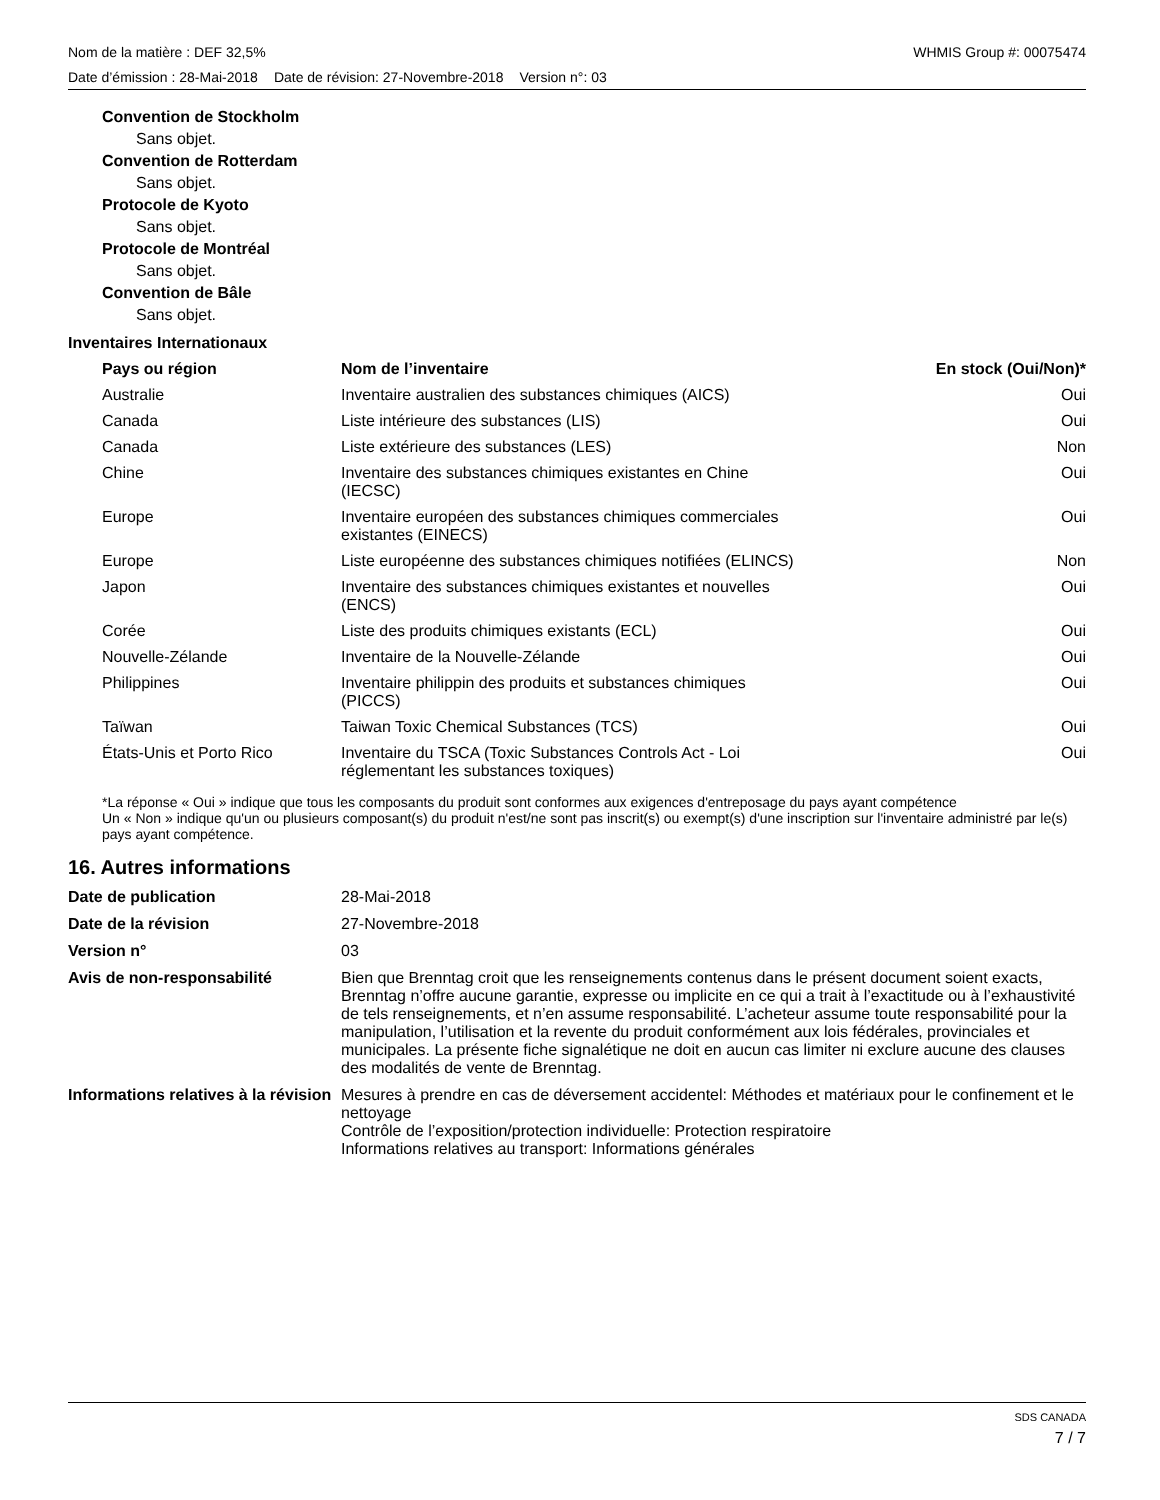Nom de la matière : DEF 32,5% WHMIS Group #: 00075474
Date d’émission : 28-Mai-2018 Date de révision: 27-Novembre-2018 Version n°: 03
Convention de Stockholm
Sans objet.
Convention de Rotterdam
Sans objet.
Protocole de Kyoto
Sans objet.
Protocole de Montréal
Sans objet.
Convention de Bâle
Sans objet.
Inventaires Internationaux
| Pays ou région | Nom de l’inventaire | En stock (Oui/Non)* |
| --- | --- | --- |
| Australie | Inventaire australien des substances chimiques (AICS) | Oui |
| Canada | Liste intérieure des substances (LIS) | Oui |
| Canada | Liste extérieure des substances (LES) | Non |
| Chine | Inventaire des substances chimiques existantes en Chine (IECSC) | Oui |
| Europe | Inventaire européen des substances chimiques commerciales existantes (EINECS) | Oui |
| Europe | Liste européenne des substances chimiques notifiées (ELINCS) | Non |
| Japon | Inventaire des substances chimiques existantes et nouvelles (ENCS) | Oui |
| Corée | Liste des produits chimiques existants (ECL) | Oui |
| Nouvelle-Zélande | Inventaire de la Nouvelle-Zélande | Oui |
| Philippines | Inventaire philippin des produits et substances chimiques (PICCS) | Oui |
| Taïwan | Taiwan Toxic Chemical Substances (TCS) | Oui |
| États-Unis et Porto Rico | Inventaire du TSCA (Toxic Substances Controls Act - Loi réglementant les substances toxiques) | Oui |
*La réponse « Oui » indique que tous les composants du produit sont conformes aux exigences d'entreposage du pays ayant compétence
Un « Non » indique qu'un ou plusieurs composant(s) du produit n'est/ne sont pas inscrit(s) ou exempt(s) d'une inscription sur l'inventaire administré par le(s) pays ayant compétence.
16. Autres informations
| Date de publication | 28-Mai-2018 |
| Date de la révision | 27-Novembre-2018 |
| Version n° | 03 |
| Avis de non-responsabilité | Bien que Brenntag croit que les renseignements contenus dans le présent document soient exacts, Brenntag n’offre aucune garantie, expresse ou implicite en ce qui a trait à l’exactitude ou à l’exhaustivité de tels renseignements, et n’en assume responsabilité. L’acheteur assume toute responsabilité pour la manipulation, l’utilisation et la revente du produit conformément aux lois fédérales, provinciales et municipales. La présente fiche signalétique ne doit en aucun cas limiter ni exclure aucune des clauses des modalités de vente de Brenntag. |
| Informations relatives à la révision | Mesures à prendre en cas de déversement accidentel: Méthodes et matériaux pour le confinement et le nettoyage Contrôle de l’exposition/protection individuelle: Protection respiratoire Informations relatives au transport: Informations générales |
SDS CANADA
7 / 7